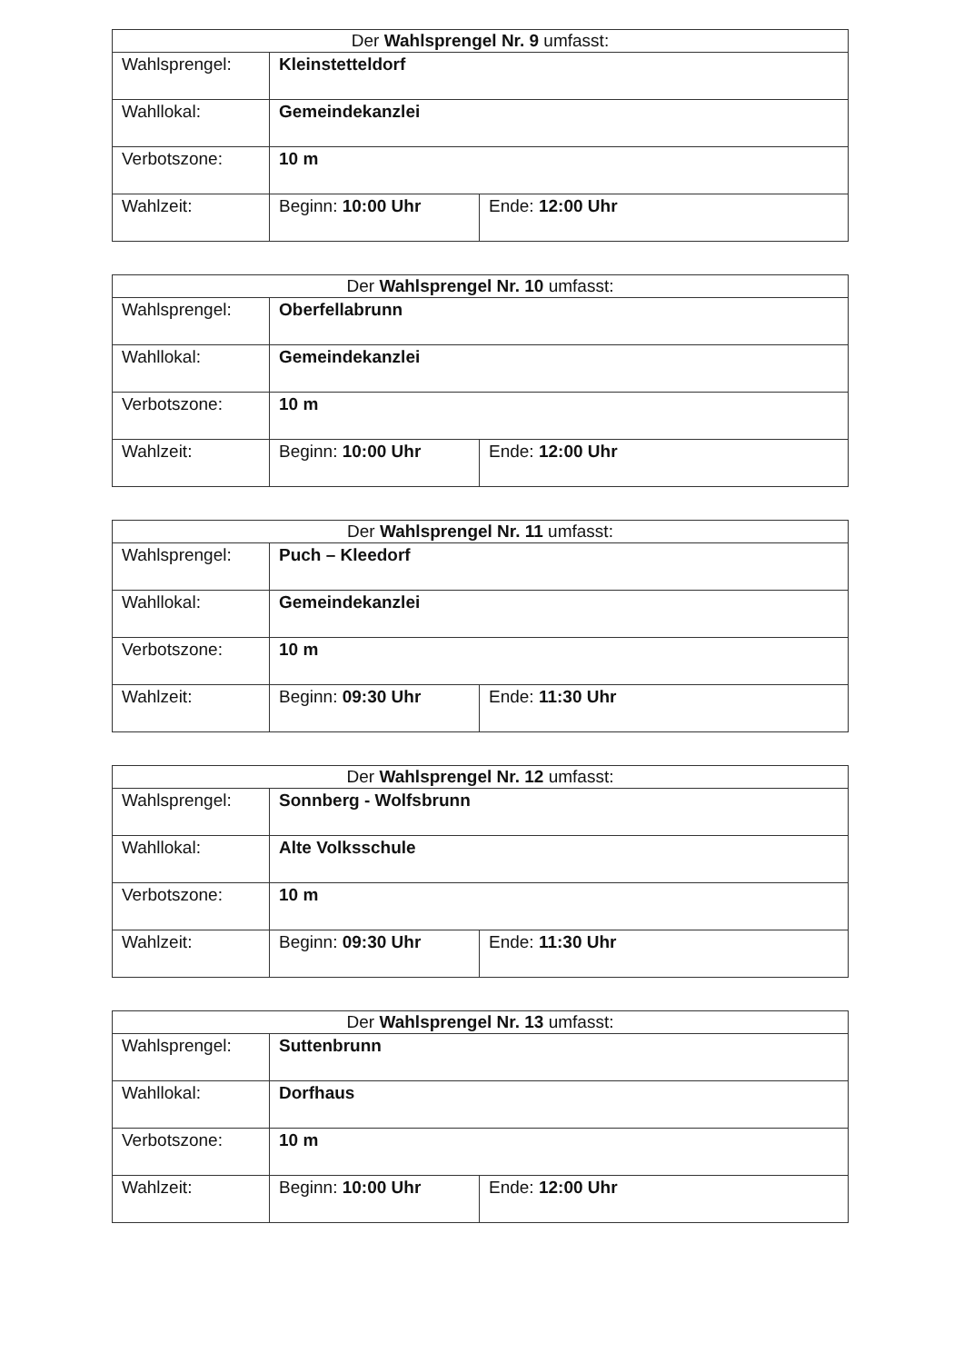| Der Wahlsprengel Nr. 9 umfasst: | | |
| --- | --- | --- |
| Wahlsprengel: | Kleinstetteldorf | |
| Wahllokal: | Gemeindekanzlei | |
| Verbotszone: | 10 m | |
| Wahlzeit: | Beginn: 10:00 Uhr | Ende: 12:00 Uhr |
| Der Wahlsprengel Nr. 10 umfasst: | | |
| --- | --- | --- |
| Wahlsprengel: | Oberfellabrunn | |
| Wahllokal: | Gemeindekanzlei | |
| Verbotszone: | 10 m | |
| Wahlzeit: | Beginn: 10:00 Uhr | Ende: 12:00 Uhr |
| Der Wahlsprengel Nr. 11 umfasst: | | |
| --- | --- | --- |
| Wahlsprengel: | Puch – Kleedorf | |
| Wahllokal: | Gemeindekanzlei | |
| Verbotszone: | 10 m | |
| Wahlzeit: | Beginn: 09:30 Uhr | Ende: 11:30 Uhr |
| Der Wahlsprengel Nr. 12 umfasst: | | |
| --- | --- | --- |
| Wahlsprengel: | Sonnberg - Wolfsbrunn | |
| Wahllokal: | Alte Volksschule | |
| Verbotszone: | 10 m | |
| Wahlzeit: | Beginn: 09:30 Uhr | Ende: 11:30 Uhr |
| Der Wahlsprengel Nr. 13 umfasst: | | |
| --- | --- | --- |
| Wahlsprengel: | Suttenbrunn | |
| Wahllokal: | Dorfhaus | |
| Verbotszone: | 10 m | |
| Wahlzeit: | Beginn: 10:00 Uhr | Ende: 12:00 Uhr |